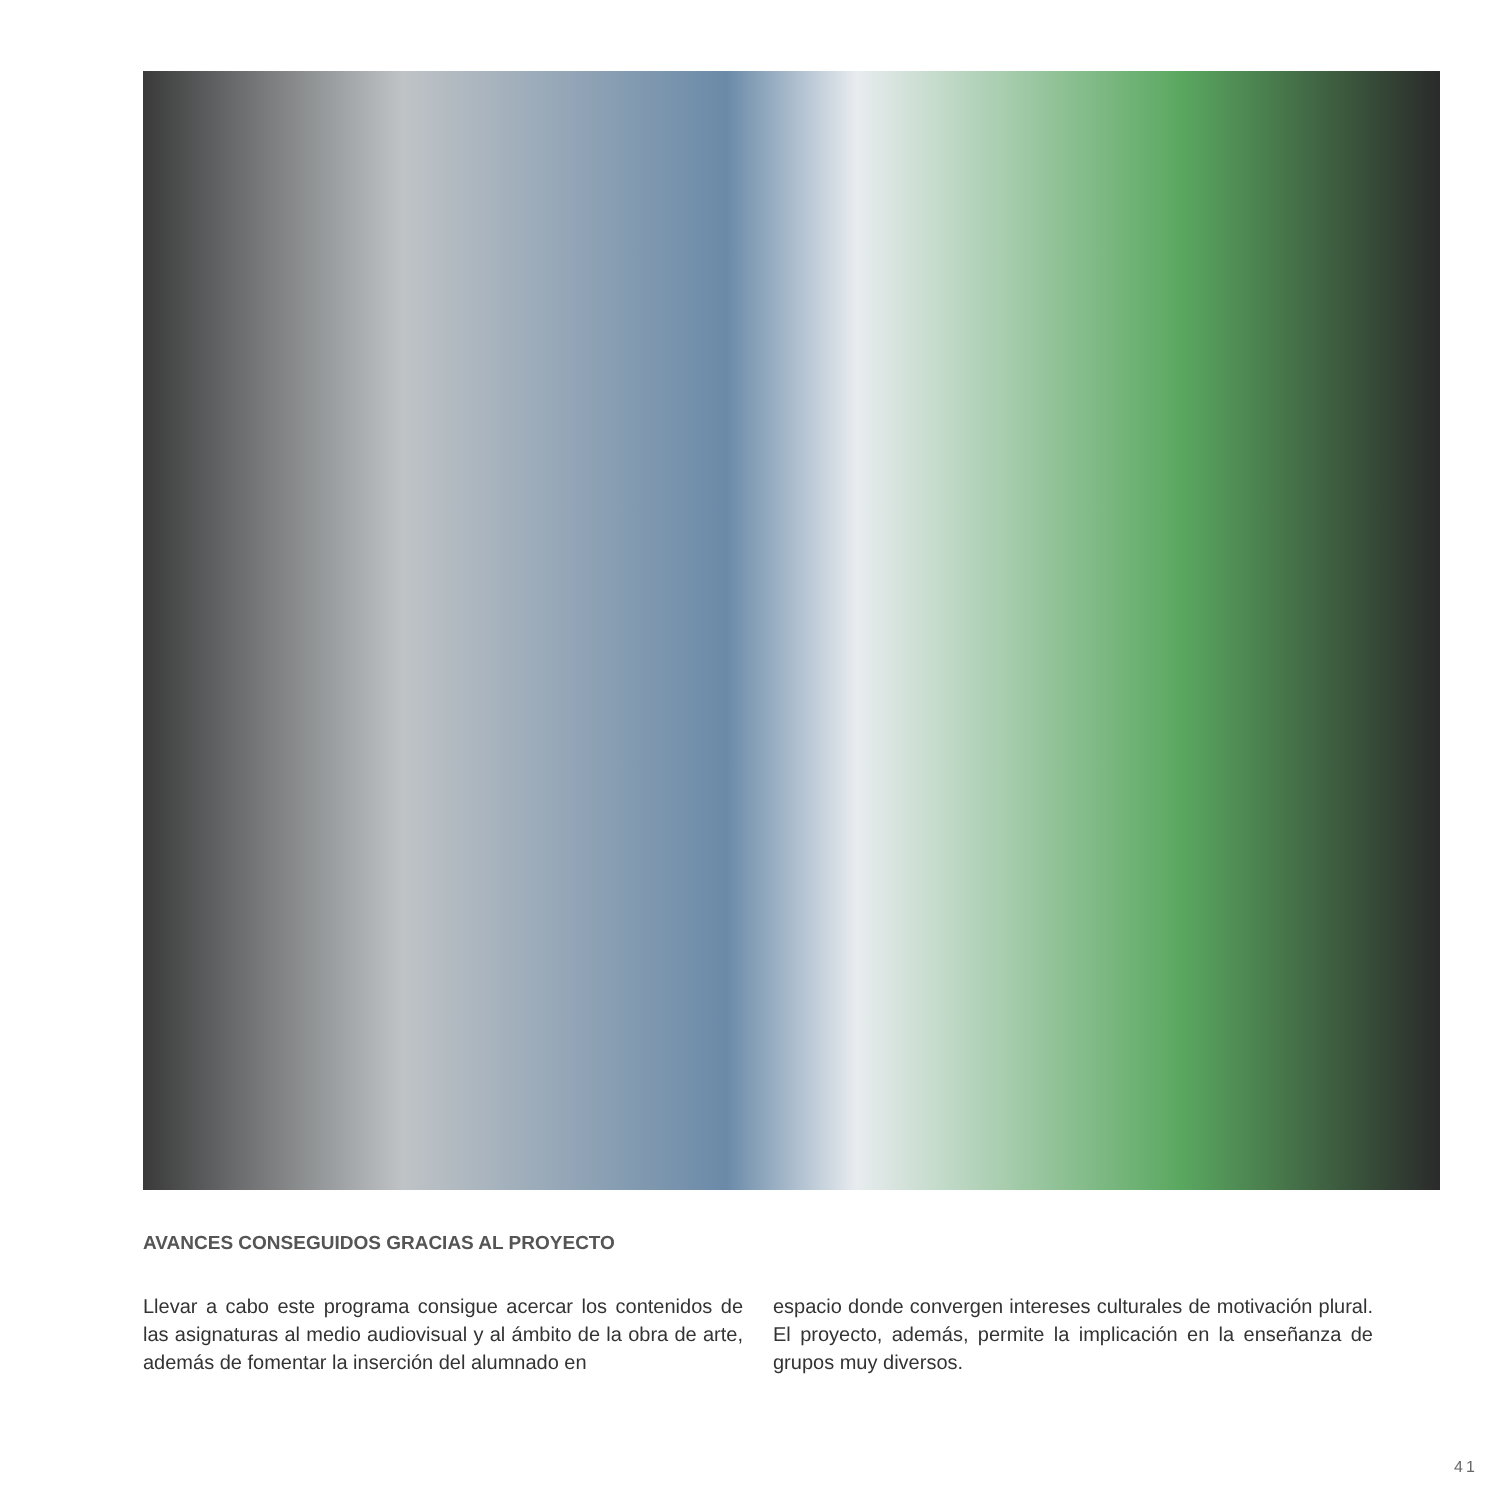AVANCES CONSEGUIDOS GRACIAS AL PROYECTO
Llevar a cabo este programa consigue acercar los contenidos de las asignaturas al medio audiovisual y al ámbito de la obra de arte, además de fomentar la inserción del alumnado en
espacio donde convergen intereses culturales de motivación plural. El proyecto, además, permite la implicación en la enseñanza de grupos muy diversos.
41